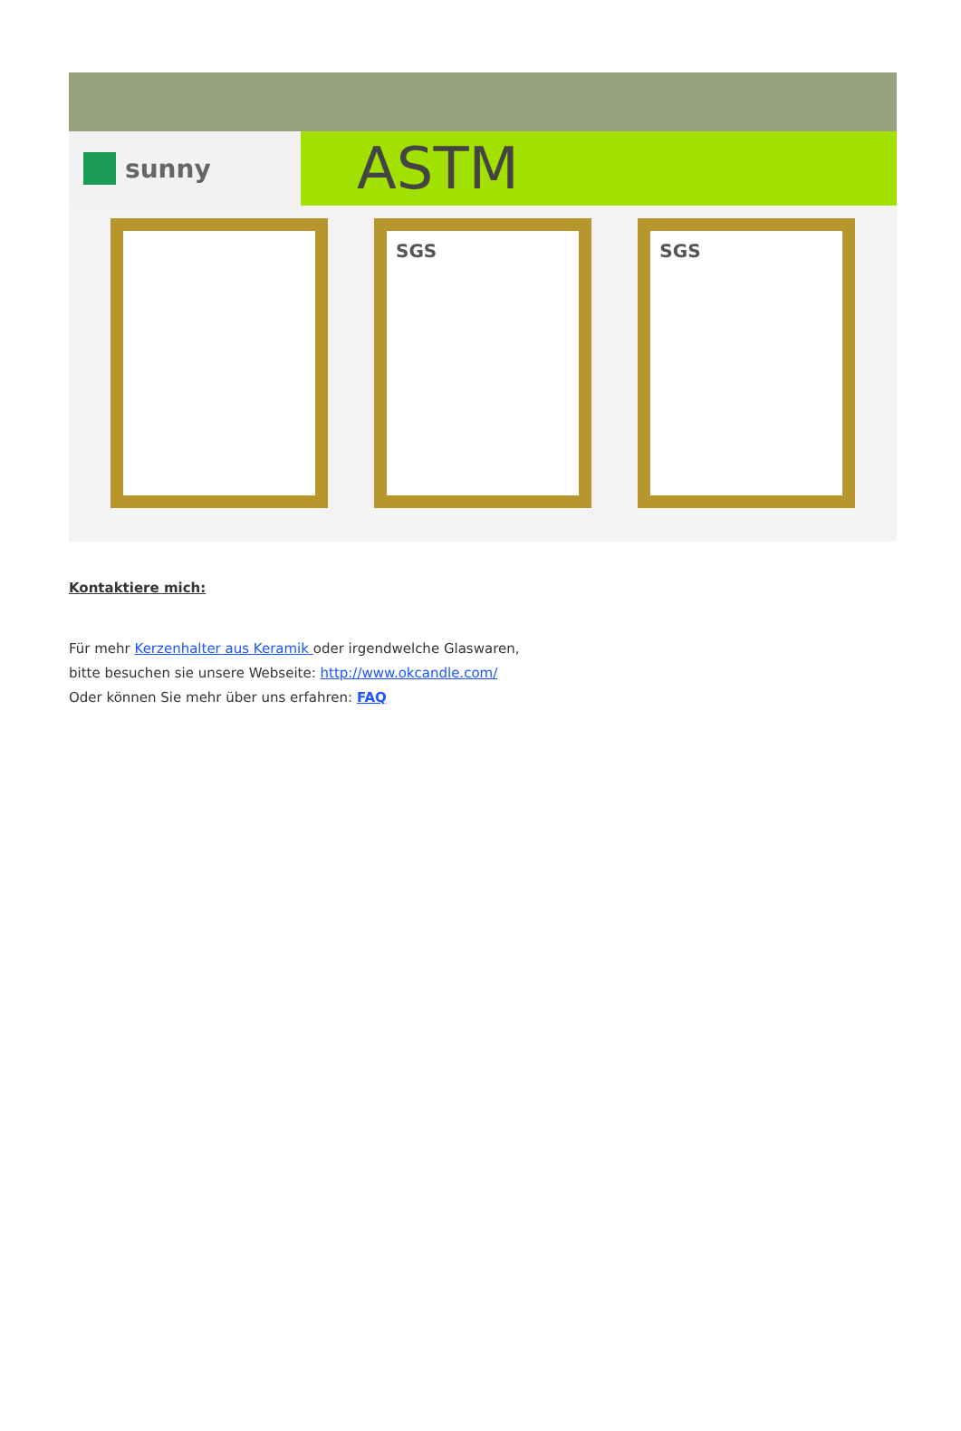sunny
ASTM
SGS SGS
Kontaktiere mich:
Für mehr Kerzenhalter aus Keramik oder irgendwelche Glaswaren,
bitte besuchen sie unsere Webseite: http://www.okcandle.com/
Oder können Sie mehr über uns erfahren: FAQ